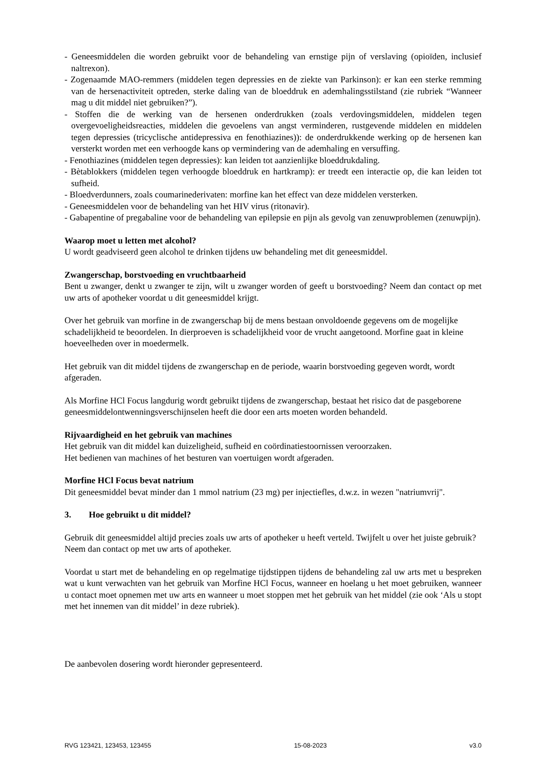- Geneesmiddelen die worden gebruikt voor de behandeling van ernstige pijn of verslaving (opioïden, inclusief naltrexon).
- Zogenaamde MAO-remmers (middelen tegen depressies en de ziekte van Parkinson): er kan een sterke remming van de hersenactiviteit optreden, sterke daling van de bloeddruk en ademhalingsstilstand (zie rubriek “Wanneer mag u dit middel niet gebruiken?”).
- Stoffen die de werking van de hersenen onderdrukken (zoals verdovingsmiddelen, middelen tegen overgevoeligheidsreacties, middelen die gevoelens van angst verminderen, rustgevende middelen en middelen tegen depressies (tricyclische antidepressiva en fenothiazines)): de onderdrukkende werking op de hersenen kan versterkt worden met een verhoogde kans op vermindering van de ademhaling en versuffing.
- Fenothiazines (middelen tegen depressies): kan leiden tot aanzienlijke bloeddrukdaling.
- Bètablokkers (middelen tegen verhoogde bloeddruk en hartkramp): er treedt een interactie op, die kan leiden tot sufheid.
- Bloedverdunners, zoals coumarinederivaten: morfine kan het effect van deze middelen versterken.
- Geneesmiddelen voor de behandeling van het HIV virus (ritonavir).
- Gabapentine of pregabaline voor de behandeling van epilepsie en pijn als gevolg van zenuwproblemen (zenuwpijn).
Waarop moet u letten met alcohol?
U wordt geadviseerd geen alcohol te drinken tijdens uw behandeling met dit geneesmiddel.
Zwangerschap, borstvoeding en vruchtbaarheid
Bent u zwanger, denkt u zwanger te zijn, wilt u zwanger worden of geeft u borstvoeding? Neem dan contact op met uw arts of apotheker voordat u dit geneesmiddel krijgt.
Over het gebruik van morfine in de zwangerschap bij de mens bestaan onvoldoende gegevens om de mogelijke schadelijkheid te beoordelen. In dierproeven is schadelijkheid voor de vrucht aangetoond. Morfine gaat in kleine hoeveelheden over in moedermelk.
Het gebruik van dit middel tijdens de zwangerschap en de periode, waarin borstvoeding gegeven wordt, wordt afgeraden.
Als Morfine HCl Focus langdurig wordt gebruikt tijdens de zwangerschap, bestaat het risico dat de pasgeborene geneesmiddelontwenningsverschijnselen heeft die door een arts moeten worden behandeld.
Rijvaardigheid en het gebruik van machines
Het gebruik van dit middel kan duizeligheid, sufheid en coördinatiestoornissen veroorzaken.
Het bedienen van machines of het besturen van voertuigen wordt afgeraden.
Morfine HCl Focus bevat natrium
Dit geneesmiddel bevat minder dan 1 mmol natrium (23 mg) per injectiefles, d.w.z. in wezen "natriumvrij".
3. Hoe gebruikt u dit middel?
Gebruik dit geneesmiddel altijd precies zoals uw arts of apotheker u heeft verteld. Twijfelt u over het juiste gebruik? Neem dan contact op met uw arts of apotheker.
Voordat u start met de behandeling en op regelmatige tijdstippen tijdens de behandeling zal uw arts met u bespreken wat u kunt verwachten van het gebruik van Morfine HCl Focus, wanneer en hoelang u het moet gebruiken, wanneer u contact moet opnemen met uw arts en wanneer u moet stoppen met het gebruik van het middel (zie ook ‘Als u stopt met het innemen van dit middel’ in deze rubriek).
De aanbevolen dosering wordt hieronder gepresenteerd.
RVG 123421, 123453, 123455 15-08-2023 v3.0